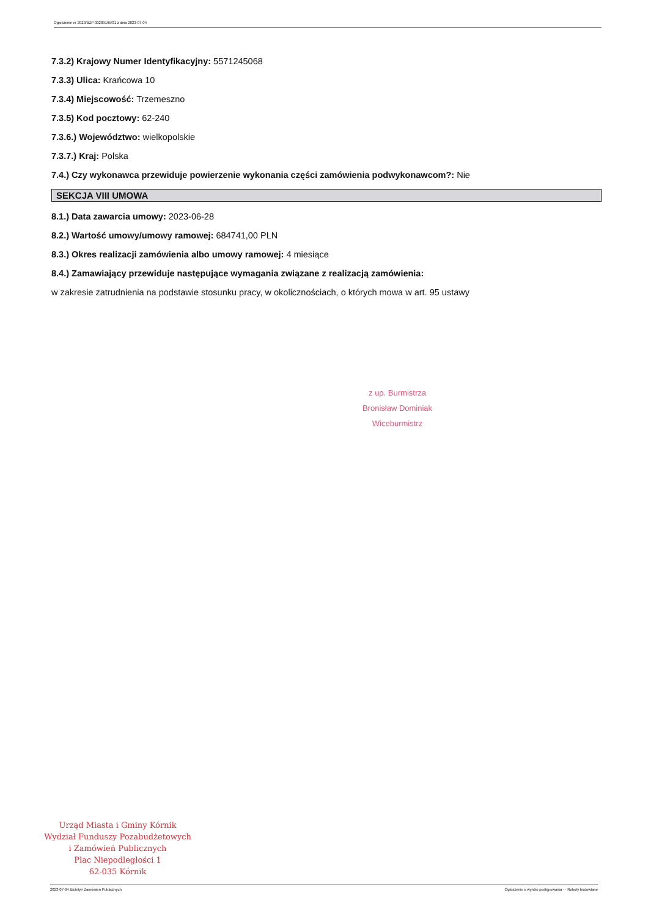Ogłoszenie nr 2023/BZP 00289195/01 z dnia 2023-07-04
7.3.2) Krajowy Numer Identyfikacyjny: 5571245068
7.3.3) Ulica: Krańcowa 10
7.3.4) Miejscowość: Trzemeszno
7.3.5) Kod pocztowy: 62-240
7.3.6.) Województwo: wielkopolskie
7.3.7.) Kraj: Polska
7.4.) Czy wykonawca przewiduje powierzenie wykonania części zamówienia podwykonawcom?: Nie
SEKCJA VIII UMOWA
8.1.) Data zawarcia umowy: 2023-06-28
8.2.) Wartość umowy/umowy ramowej: 684741,00 PLN
8.3.) Okres realizacji zamówienia albo umowy ramowej: 4 miesiące
8.4.) Zamawiający przewiduje następujące wymagania związane z realizacją zamówienia:
w zakresie zatrudnienia na podstawie stosunku pracy, w okolicznościach, o których mowa w art. 95 ustawy
z up. Burmistrza
Bronisław Dominiak
Wiceburmistrz
Urząd Miasta i Gminy Kórnik
Wydział Funduszy Pozabudżetowych
i Zamówień Publicznych
Plac Niepodległości 1
62-035 Kórnik
2023-07-04 Biuletyn Zamówień Publicznych Ogłoszenie o wyniku postępowania - - Roboty budowlane